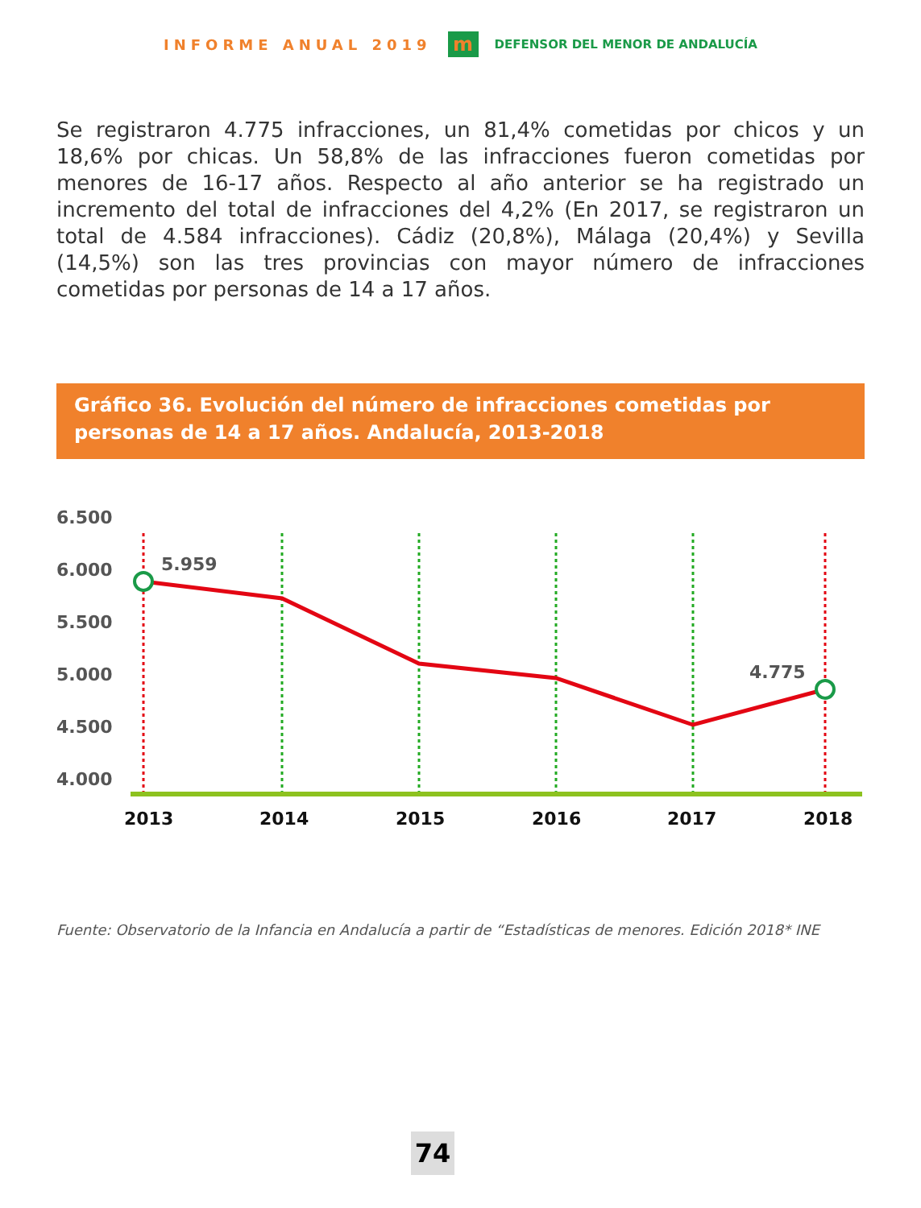INFORME ANUAL 2019
m
DEFENSOR DEL MENOR DE ANDALUCÍA
Se registraron 4.775 infracciones, un 81,4% cometidas por chicos y un 18,6% por chicas. Un 58,8% de las infracciones fueron cometidas por menores de 16-17 años. Respecto al año anterior se ha registrado un incremento del total de infracciones del 4,2% (En 2017, se registraron un total de 4.584 infracciones). Cádiz (20,8%), Málaga (20,4%) y Sevilla (14,5%) son las tres provincias con mayor número de infracciones cometidas por personas de 14 a 17 años.
Gráfico 36. Evolución del número de infracciones cometidas por personas de 14 a 17 años. Andalucía, 2013-2018
6.500
6.000
5.500
5.000
4.500
4.000
5.959
4.775
2013
2014
2015
2016
2017
2018
Fuente: Observatorio de la Infancia en Andalucía a partir de “Estadísticas de menores. Edición 2018* INE
74